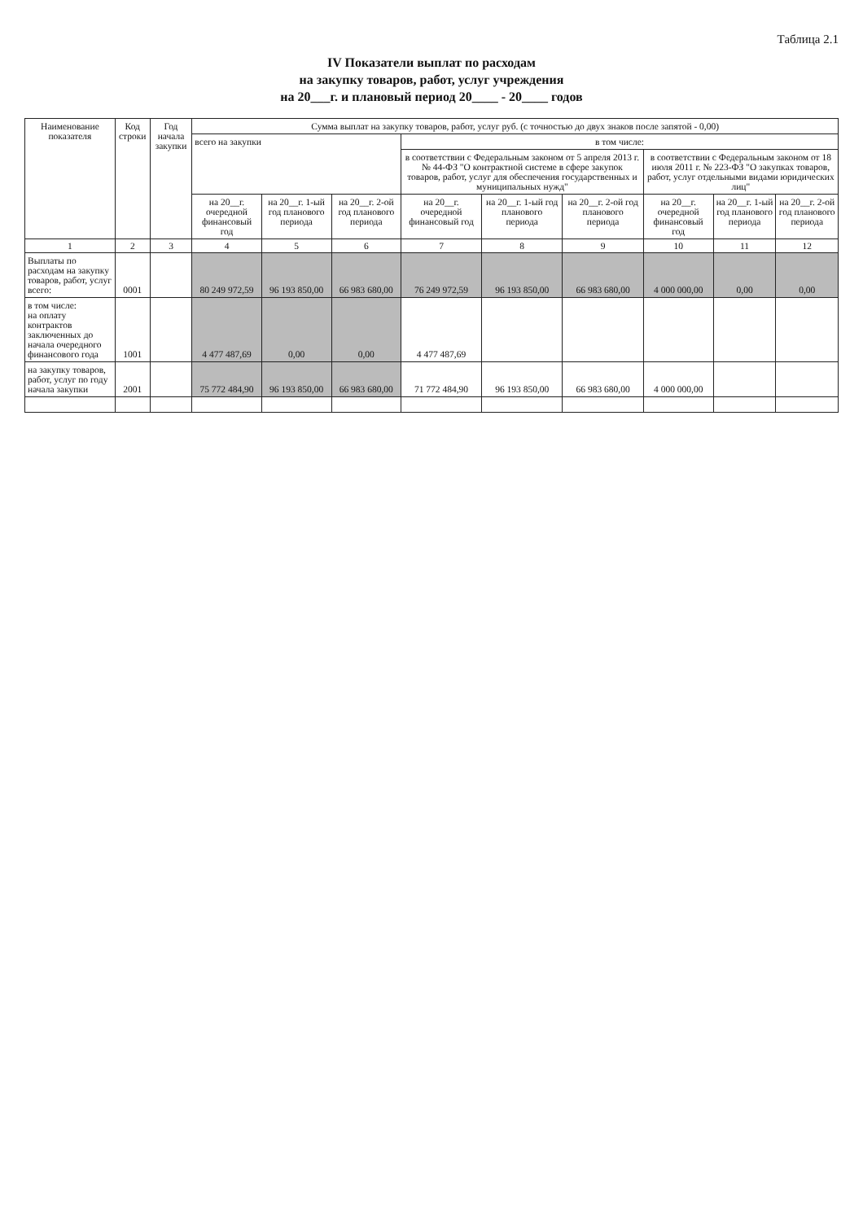Таблица 2.1
IV Показатели выплат по расходам
на закупку товаров, работ, услуг учреждения
на 20___г. и плановый период 20____ - 20____ годов
| Наименование показателя | Код строки | Год начала закупки | Сумма выплат на закупку товаров, работ, услуг руб. (с точностью до двух знаков после запятой - 0,00) | | | | | | | | |
| --- | --- | --- | --- | --- | --- | --- | --- | --- | --- | --- | --- |
| | | | всего на закупки | | | в том числе: | | | | | |
| | | | | | | в соответствии с Федеральным законом от 5 апреля 2013 г. № 44-ФЗ "О контрактной системе в сфере закупок товаров, работ, услуг для обеспечения государственных и муниципальных нужд" | | | в соответствии с Федеральным законом от 18 июля 2011 г. № 223-ФЗ "О закупках товаров, работ, услуг отдельными видами юридических лиц" | | |
| | | | на 20__г. очередной финансовый год | на 20__г. 1-ый год планового периода | на 20__г. 2-ой год планового периода | на 20__г. очередной финансовый год | на 20__г. 1-ый год планового периода | на 20__г. 2-ой год планового периода | на 20__г. очередной финансовый год | на 20__г. 1-ый год планового периода | на 20__г. 2-ой год планового периода |
| 1 | 2 | 3 | 4 | 5 | 6 | 7 | 8 | 9 | 10 | 11 | 12 |
| Выплаты по расходам на закупку товаров, работ, услуг всего: | 0001 | | 80 249 972,59 | 96 193 850,00 | 66 983 680,00 | 76 249 972,59 | 96 193 850,00 | 66 983 680,00 | 4 000 000,00 | 0,00 | 0,00 |
| в том числе: на оплату контрактов заключенных до начала очередного финансового года | 1001 | | 4 477 487,69 | 0,00 | 0,00 | 4 477 487,69 | | | | | |
| на закупку товаров, работ, услуг по году начала закупки | 2001 | | 75 772 484,90 | 96 193 850,00 | 66 983 680,00 | 71 772 484,90 | 96 193 850,00 | 66 983 680,00 | 4 000 000,00 | | |